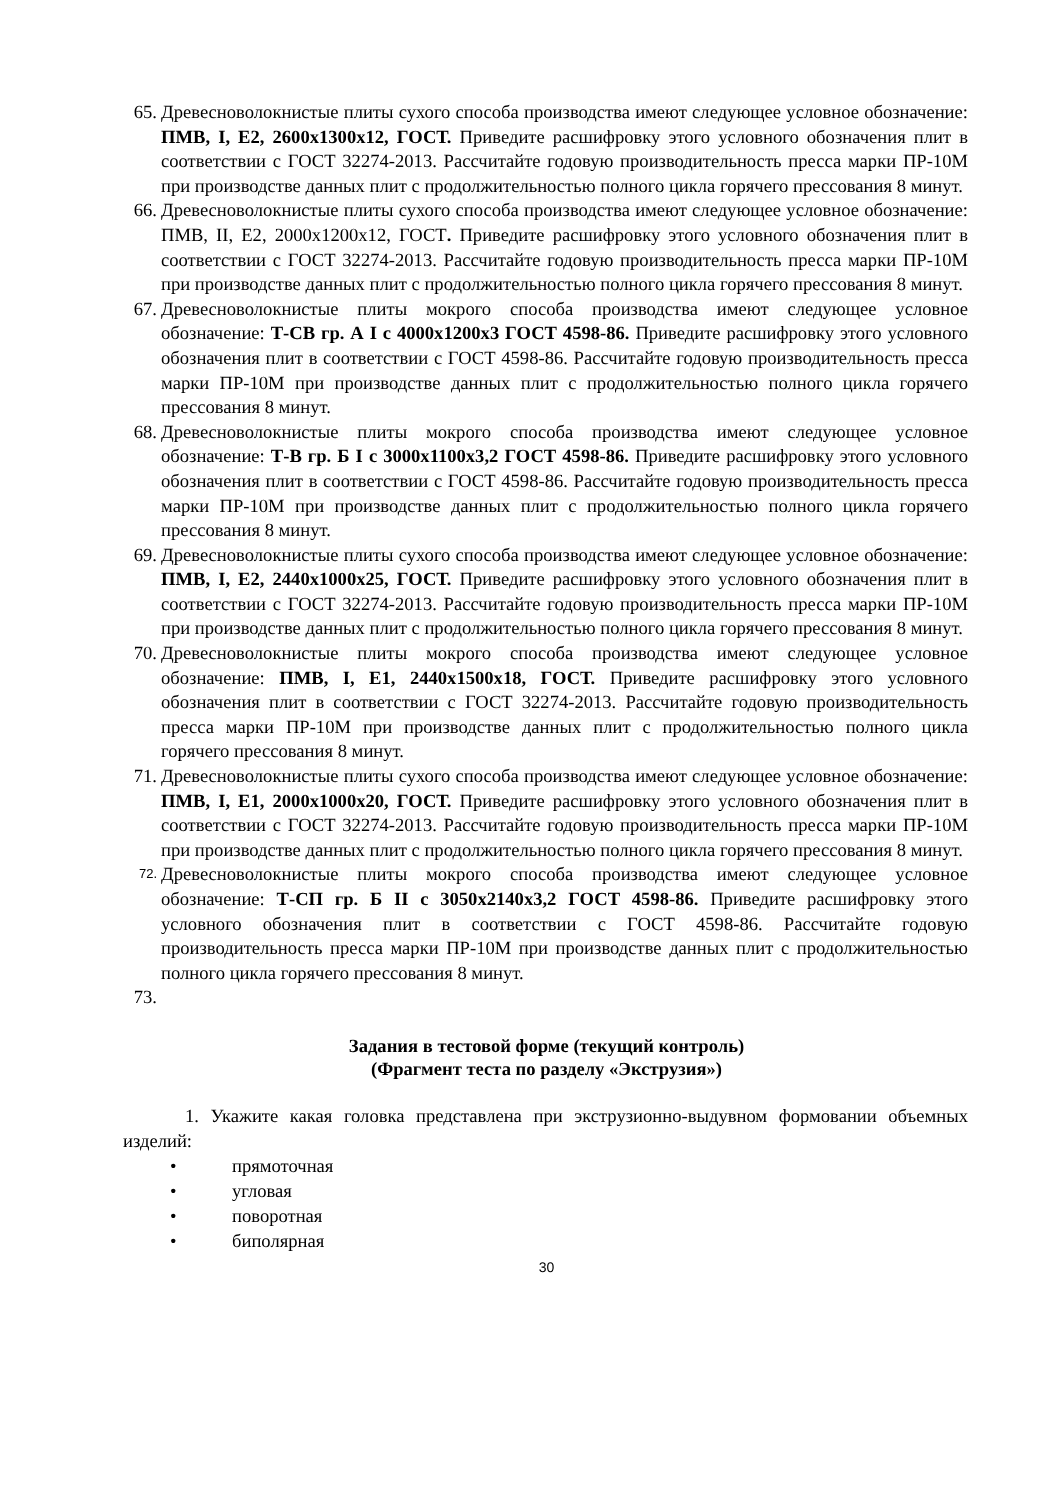65.
Древесноволокнистые плиты сухого способа производства имеют следующее условное обозначение: ПМВ, I, Е2, 2600х1300х12, ГОСТ. Приведите расшифровку этого условного обозначения плит в соответствии с ГОСТ 32274-2013. Рассчитайте годовую производительность пресса марки ПР-10М при производстве данных плит с продолжительностью полного цикла горячего прессования 8 минут.
66.
Древесноволокнистые плиты сухого способа производства имеют следующее условное обозначение: ПМВ, II, Е2, 2000х1200х12, ГОСТ. Приведите расшифровку этого условного обозначения плит в соответствии с ГОСТ 32274-2013. Рассчитайте годовую производительность пресса марки ПР-10М при производстве данных плит с продолжительностью полного цикла горячего прессования 8 минут.
67.
Древесноволокнистые плиты мокрого способа производства имеют следующее условное обозначение: Т-СВ гр. А I с 4000х1200х3 ГОСТ 4598-86. Приведите расшифровку этого условного обозначения плит в соответствии с ГОСТ 4598-86. Рассчитайте годовую производительность пресса марки ПР-10М при производстве данных плит с продолжительностью полного цикла горячего прессования 8 минут.
68.
Древесноволокнистые плиты мокрого способа производства имеют следующее условное обозначение: Т-В гр. Б I с 3000х1100х3,2 ГОСТ 4598-86. Приведите расшифровку этого условного обозначения плит в соответствии с ГОСТ 4598-86. Рассчитайте годовую производительность пресса марки ПР-10М при производстве данных плит с продолжительностью полного цикла горячего прессования 8 минут.
69.
Древесноволокнистые плиты сухого способа производства имеют следующее условное обозначение: ПМВ, I, Е2, 2440х1000х25, ГОСТ. Приведите расшифровку этого условного обозначения плит в соответствии с ГОСТ 32274-2013. Рассчитайте годовую производительность пресса марки ПР-10М при производстве данных плит с продолжительностью полного цикла горячего прессования 8 минут.
70.
Древесноволокнистые плиты мокрого способа производства имеют следующее условное обозначение: ПМВ, I, Е1, 2440х1500х18, ГОСТ. Приведите расшифровку этого условного обозначения плит в соответствии с ГОСТ 32274-2013. Рассчитайте годовую производительность пресса марки ПР-10М при производстве данных плит с продолжительностью полного цикла горячего прессования 8 минут.
71.
Древесноволокнистые плиты сухого способа производства имеют следующее условное обозначение: ПМВ, I, Е1, 2000х1000х20, ГОСТ. Приведите расшифровку этого условного обозначения плит в соответствии с ГОСТ 32274-2013. Рассчитайте годовую производительность пресса марки ПР-10М при производстве данных плит с продолжительностью полного цикла горячего прессования 8 минут.
72.
Древесноволокнистые плиты мокрого способа производства имеют следующее условное обозначение: Т-СП гр. Б II с 3050х2140х3,2 ГОСТ 4598-86. Приведите расшифровку этого условного обозначения плит в соответствии с ГОСТ 4598-86. Рассчитайте годовую производительность пресса марки ПР-10М при производстве данных плит с продолжительностью полного цикла горячего прессования 8 минут.
73.
Задания в тестовой форме (текущий контроль)
(Фрагмент теста по разделу «Экструзия»)
1. Укажите какая головка представлена при экструзионно-выдувном формовании объемных изделий:
• прямоточная
• угловая
• поворотная
• биполярная
30